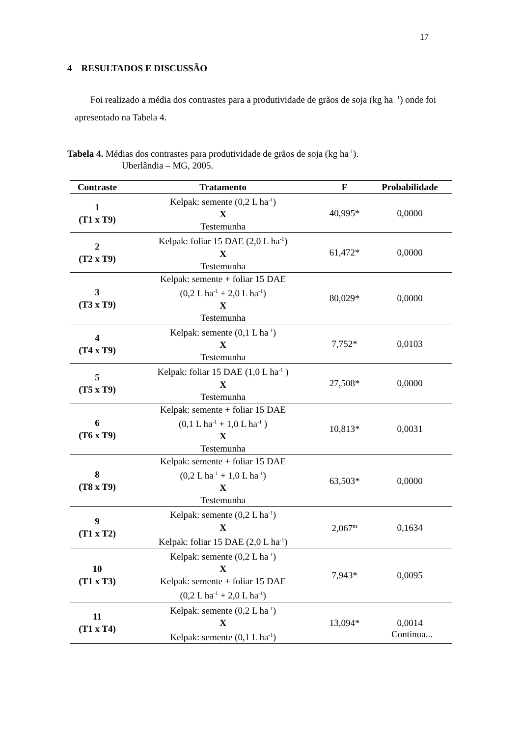17
4 RESULTADOS E DISCUSSÃO
Foi realizado a média dos contrastes para a produtividade de grãos de soja (kg ha <sup>-1</sup>) onde foi apresentado na Tabela 4.
Tabela 4. Médias dos contrastes para produtividade de grãos de soja (kg ha<sup>-1</sup>).
Uberlândia – MG, 2005.
| Contraste | Tratamento | F | Probabilidade |
| --- | --- | --- | --- |
| 1 (T1 x T9) | Kelpak: semente (0,2 L ha<sup>-1</sup>) X Testemunha | 40,995* | 0,0000 |
| 2 (T2 x T9) | Kelpak: foliar 15 DAE (2,0 L ha<sup>-1</sup>) X Testemunha | 61,472* | 0,0000 |
| 3 (T3 x T9) | Kelpak: semente + foliar 15 DAE (0,2 L ha<sup>-1</sup> + 2,0 L ha<sup>-1</sup>) X Testemunha | 80,029* | 0,0000 |
| 4 (T4 x T9) | Kelpak: semente (0,1 L ha<sup>-1</sup>) X Testemunha | 7,752* | 0,0103 |
| 5 (T5 x T9) | Kelpak: foliar 15 DAE (1,0 L ha<sup>-1</sup> ) X Testemunha | 27,508* | 0,0000 |
| 6 (T6 x T9) | Kelpak: semente + foliar 15 DAE (0,1 L ha<sup>-1</sup> + 1,0 L ha<sup>-1</sup> ) X Testemunha | 10,813* | 0,0031 |
| 8 (T8 x T9) | Kelpak: semente + foliar 15 DAE (0,2 L ha<sup>-1</sup> + 1,0 L ha<sup>-1</sup>) X Testemunha | 63,503* | 0,0000 |
| 9 (T1 x T2) | Kelpak: semente (0,2 L ha<sup>-1</sup>) X Kelpak: foliar 15 DAE (2,0 L ha<sup>-1</sup>) | 2,067<sup>ns</sup> | 0,1634 |
| 10 (T1 x T3) | Kelpak: semente (0,2 L ha<sup>-1</sup>) X Kelpak: semente + foliar 15 DAE (0,2 L ha<sup>-1</sup> + 2,0 L ha<sup>-1</sup>) | 7,943* | 0,0095 |
| 11 (T1 x T4) | Kelpak: semente (0,2 L ha<sup>-1</sup>) X Kelpak: semente (0,1 L ha<sup>-1</sup>) | 13,094* | 0,0014 |
Continua...